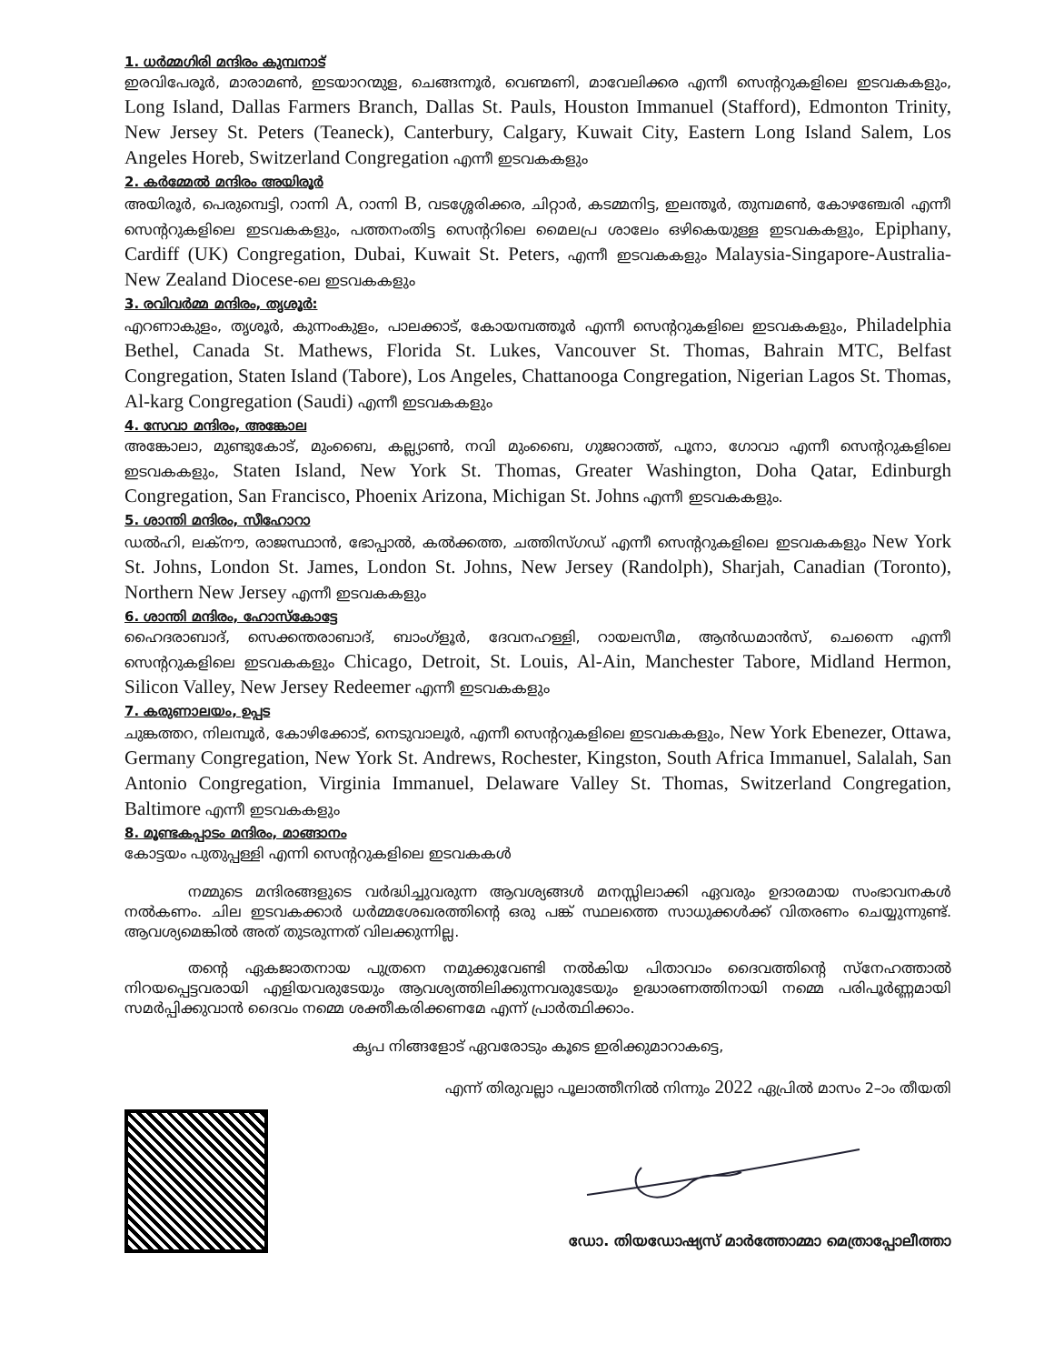1. ധർമ്മഗിരി മന്ദിരം കുമ്പനാട്
ഇരവിപേരൂർ, മാരാമൺ, ഇടയാറന്മുള, ചെങ്ങന്നൂർ, വെണ്മണി, മാവേലിക്കര എന്നീ സെന്ററുകളിലെ ഇടവകകളും, Long Island, Dallas Farmers Branch, Dallas St. Pauls, Houston Immanuel (Stafford), Edmonton Trinity, New Jersey St. Peters (Teaneck), Canterbury, Calgary, Kuwait City, Eastern Long Island Salem, Los Angeles Horeb, Switzerland Congregation എന്നീ ഇടവകകളും
2. കർമ്മേൽ മന്ദിരം അയിരൂർ
അയിരൂർ, പെരുമ്പെട്ടി, റാന്നി A, റാന്നി B, വടശ്ശേരിക്കര, ചിറ്റാർ, കടമ്മനിട്ട, ഇലന്തൂർ, തുമ്പമൺ, കോഴഞ്ചേരി എന്നീ സെന്ററുകളിലെ ഇടവകകളും, പത്തനംതിട്ട സെന്ററിലെ മൈലപ്ര ശാലേം ഒഴികെയുള്ള ഇടവകകളും, Epiphany, Cardiff (UK) Congregation, Dubai, Kuwait St. Peters, എന്നീ ഇടവകകളും Malaysia-Singapore-Australia-New Zealand Diocese-ലെ ഇടവകകളും
3. രവിവർമ്മ മന്ദിരം, തൃശൂർ:
എറണാകുളം, തൃശൂർ, കുന്നംകുളം, പാലക്കാട്, കോയമ്പത്തൂർ എന്നീ സെന്ററുകളിലെ ഇടവകകളും, Philadelphia Bethel, Canada St. Mathews, Florida St. Lukes, Vancouver St. Thomas, Bahrain MTC, Belfast Congregation, Staten Island (Tabore), Los Angeles, Chattanooga Congregation, Nigerian Lagos St. Thomas, Al-karg Congregation (Saudi) എന്നീ ഇടവകകളും
4. സേവാ മന്ദിരം, അങ്കോല
അങ്കോലാ, മുണ്ടുകോട്, മുംബൈ, കല്ല്യാൺ, നവി മുംബൈ, ഗുജറാത്ത്, പൂനാ, ഗോവാ എന്നീ സെന്ററുകളിലെ ഇടവകകളും, Staten Island, New York St. Thomas, Greater Washington, Doha Qatar, Edinburgh Congregation, San Francisco, Phoenix Arizona, Michigan St. Johns എന്നീ ഇടവകകളും.
5. ശാന്തി മന്ദിരം, സീഹോറാ
ഡൽഹി, ലക്നൗ, രാജസ്ഥാൻ, ഭോപ്പാൽ, കൽക്കത്ത, ചത്തിസ്ഗഡ് എന്നീ സെന്ററുകളിലെ ഇടവകകളും New York St. Johns, London St. James, London St. Johns, New Jersey (Randolph), Sharjah, Canadian (Toronto), Northern New Jersey എന്നീ ഇടവകകളും
6. ശാന്തി മന്ദിരം, ഹോസ്കോട്ടേ
ഹൈദരാബാദ്, സെക്കന്തരാബാദ്, ബാംഗ്ളൂർ, ദേവനഹള്ളി, റായലസീമ, ആൻഡമാൻസ്, ചെന്നൈ എന്നീ സെന്ററുകളിലെ ഇടവകകളും Chicago, Detroit, St. Louis, Al-Ain, Manchester Tabore, Midland Hermon, Silicon Valley, New Jersey Redeemer എന്നീ ഇടവകകളും
7. കരുണാലയം, ഉപ്പട
ചുങ്കത്തറ, നിലമ്പൂർ, കോഴിക്കോട്, നെടുവാലൂർ, എന്നീ സെന്ററുകളിലെ ഇടവകകളും, New York Ebenezer, Ottawa, Germany Congregation, New York St. Andrews, Rochester, Kingston, South Africa Immanuel, Salalah, San Antonio Congregation, Virginia Immanuel, Delaware Valley St. Thomas, Switzerland Congregation, Baltimore എന്നീ ഇടവകകളും
8. മൂണ്ടകപ്പാടം മന്ദിരം, മാങ്ങാനം
കോട്ടയം പുതുപ്പള്ളി എന്നി സെന്ററുകളിലെ ഇടവകകൾ
നമ്മുടെ മന്ദിരങ്ങളുടെ വർദ്ധിച്ചുവരുന്ന ആവശ്യങ്ങൾ മനസ്സിലാക്കി ഏവരും ഉദാരമായ സംഭാവനകൾ നൽകണം. ചില ഇടവകക്കാർ ധർമ്മശേഖരത്തിന്റെ ഒരു പങ്ക് സ്ഥലത്തെ സാധുക്കൾക്ക് വിതരണം ചെയ്യുന്നുണ്ട്. ആവശ്യമെങ്കിൽ അത് തുടരുന്നത് വിലക്കുന്നില്ല.
തന്റെ ഏകജാതനായ പുത്രനെ നമുക്കുവേണ്ടി നൽകിയ പിതാവാം ദൈവത്തിന്റെ സ്നേഹത്താൽ നിറയപ്പെട്ടവരായി എളിയവരുടേയും ആവശ്യത്തിലിക്കുന്നവരുടേയും ഉദ്ധാരണത്തിനായി നമ്മെ പരിപൂർണ്ണമായി സമർപ്പിക്കുവാൻ ദൈവം നമ്മെ ശക്തീകരിക്കണമേ എന്ന് പ്രാർത്ഥിക്കാം.
കൃപ നിങ്ങളോട് ഏവരോടും കൂടെ ഇരിക്കുമാറാകട്ടെ,
എന്ന് തിരുവല്ലാ പൂലാത്തീനിൽ നിന്നും 2022 ഏപ്രിൽ മാസം 2–ാം തീയതി
ഡോ. തിയഡോഷ്യസ് മാർത്തോമ്മാ മെത്രാപ്പോലീത്താ